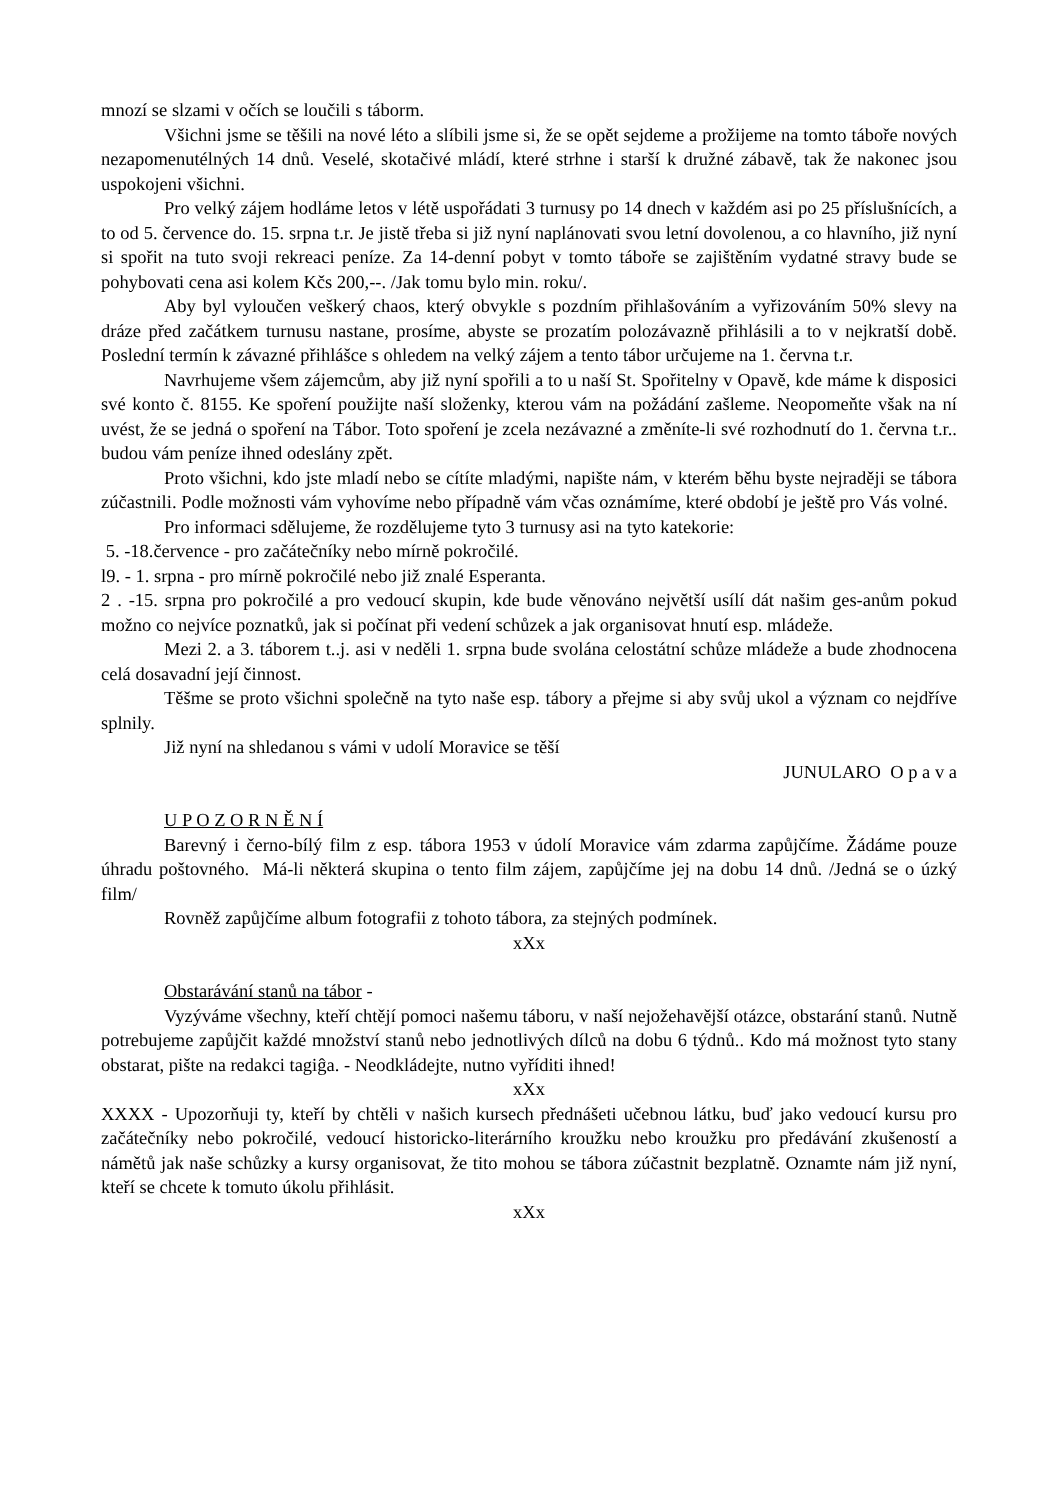mnozí se slzami v očích se loučili s táborm.
Všichni jsme se těšili na nové léto a slíbili jsme si, že se opět sejdeme a prožijeme na tomto táboře nových nezapomenutélných 14 dnů. Veselé, skotačivé mládí, které strhne i starší k družné zábavě, tak že nakonec jsou uspokojeni všichni.
Pro velký zájem hodláme letos v létě uspořádati 3 turnusy po 14 dnech v každém asi po 25 příslušnících, a to od 5. července do. 15. srpna t.r. Je jistě třeba si již nyní naplánovati svou letní dovolenou, a co hlavního, již nyní si spořit na tuto svoji rekreaci peníze. Za 14-denní pobyt v tomto táboře se zajištěním vydatné stravy bude se pohybovati cena asi kolem Kčs 200,--. /Jak tomu bylo min. roku/.
Aby byl vyloučen veškerý chaos, který obvykle s pozdním přihlašováním a vyřizováním 50% slevy na dráze před začátkem turnusu nastane, prosíme, abyste se prozatím polozávazně přihlásili a to v nejkratší době. Poslední termín k závazné přihlášce s ohledem na velký zájem a tento tábor určujeme na 1. června t.r.
Navrhujeme všem zájemcům, aby již nyní spořili a to u naší St. Spořitelny v Opavě, kde máme k disposici své konto č. 8155. Ke spoření použijte naší složenky, kterou vám na požádání zašleme. Neopomeňte však na ní uvést, že se jedná o spoření na Tábor. Toto spoření je zcela nezávazné a změníte-li své rozhodnutí do 1. června t.r.. budou vám peníze ihned odeslány zpět.
Proto všichni, kdo jste mladí nebo se cítíte mladými, napište nám, v kterém běhu byste nejraději se tábora zúčastnili. Podle možnosti vám vyhovíme nebo případně vám včas oznámíme, které období je ještě pro Vás volné.
Pro informaci sdělujeme, že rozdělujeme tyto 3 turnusy asi na tyto katekorie:
5. -18.července - pro začátečníky nebo mírně pokročilé.
l9. - 1. srpna - pro mírně pokročilé nebo již znalé Esperanta.
2 . -15. srpna pro pokročilé a pro vedoucí skupin, kde bude věnováno největší usílí dát našim ges-anům pokud možno co nejvíce poznatků, jak si počínat při vedení schůzek a jak organisovat hnutí esp. mládeže.
Mezi 2. a 3. táborem t..j. asi v neděli 1. srpna bude svolána celostátní schůze mládeže a bude zhodnocena celá dosavadní její činnost.
Těšme se proto všichni společně na tyto naše esp. tábory a přejme si aby svůj ukol a význam co nejdříve splnily.
Již nyní na shledanou s vámi v udolí Moravice se těší
JUNULARO O p a v a
U P O Z O R N Ě N Í
Barevný i černo-bílý film z esp. tábora 1953 v údolí Moravice vám zdarma zapůjčíme. Žádáme pouze úhradu poštovného. Má-li některá skupina o tento film zájem, zapůjčíme jej na dobu 14 dnů. /Jedná se o úzký film/
Rovněž zapůjčíme album fotografii z tohoto tábora, za stejných podmínek.
xXx
Obstarávání stanů na tábor -
Vyzýváme všechny, kteří chtějí pomoci našemu táboru, v naší nejožehavější otázce, obstarání stanů. Nutně potrebujeme zapůjčit každé množství stanů nebo jednotlivých dílců na dobu 6 týdnů.. Kdo má možnost tyto stany obstarat, pište na redakci tagiĝa. - Neodkládejte, nutno vyříditi ihned!
xXx
XXXX - Upozorňuji ty, kteří by chtěli v našich kursech přednášeti učebnou látku, buď jako vedoucí kursu pro začátečníky nebo pokročilé, vedoucí historicko-literárního kroužku nebo kroužku pro předávání zkušeností a námětů jak naše schůzky a kursy organisovat, že tito mohou se tábora zúčastnit bezplatně. Oznamte nám již nyní, kteří se chcete k tomuto úkolu přihlásit.
xXx